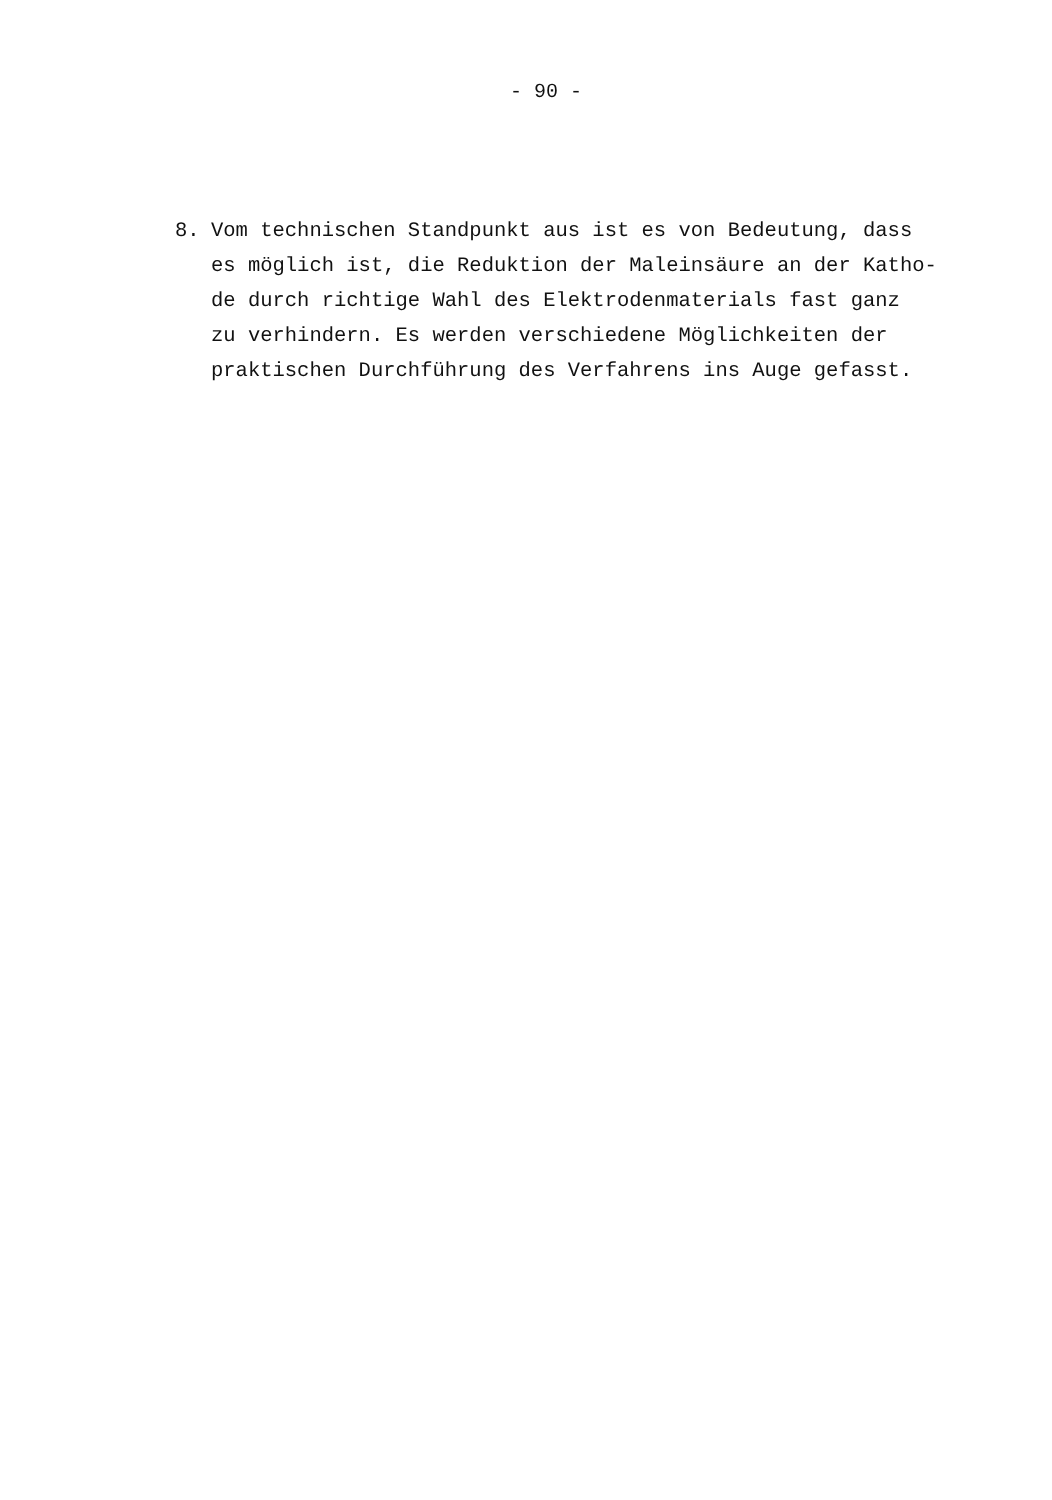- 90 -
8. Vom technischen Standpunkt aus ist es von Bedeutung, dass
es möglich ist, die Reduktion der Maleinsäure an der Katho-
de durch richtige Wahl des Elektrodenmaterials fast ganz
zu verhindern. Es werden verschiedene Möglichkeiten der
praktischen Durchführung des Verfahrens ins Auge gefasst.